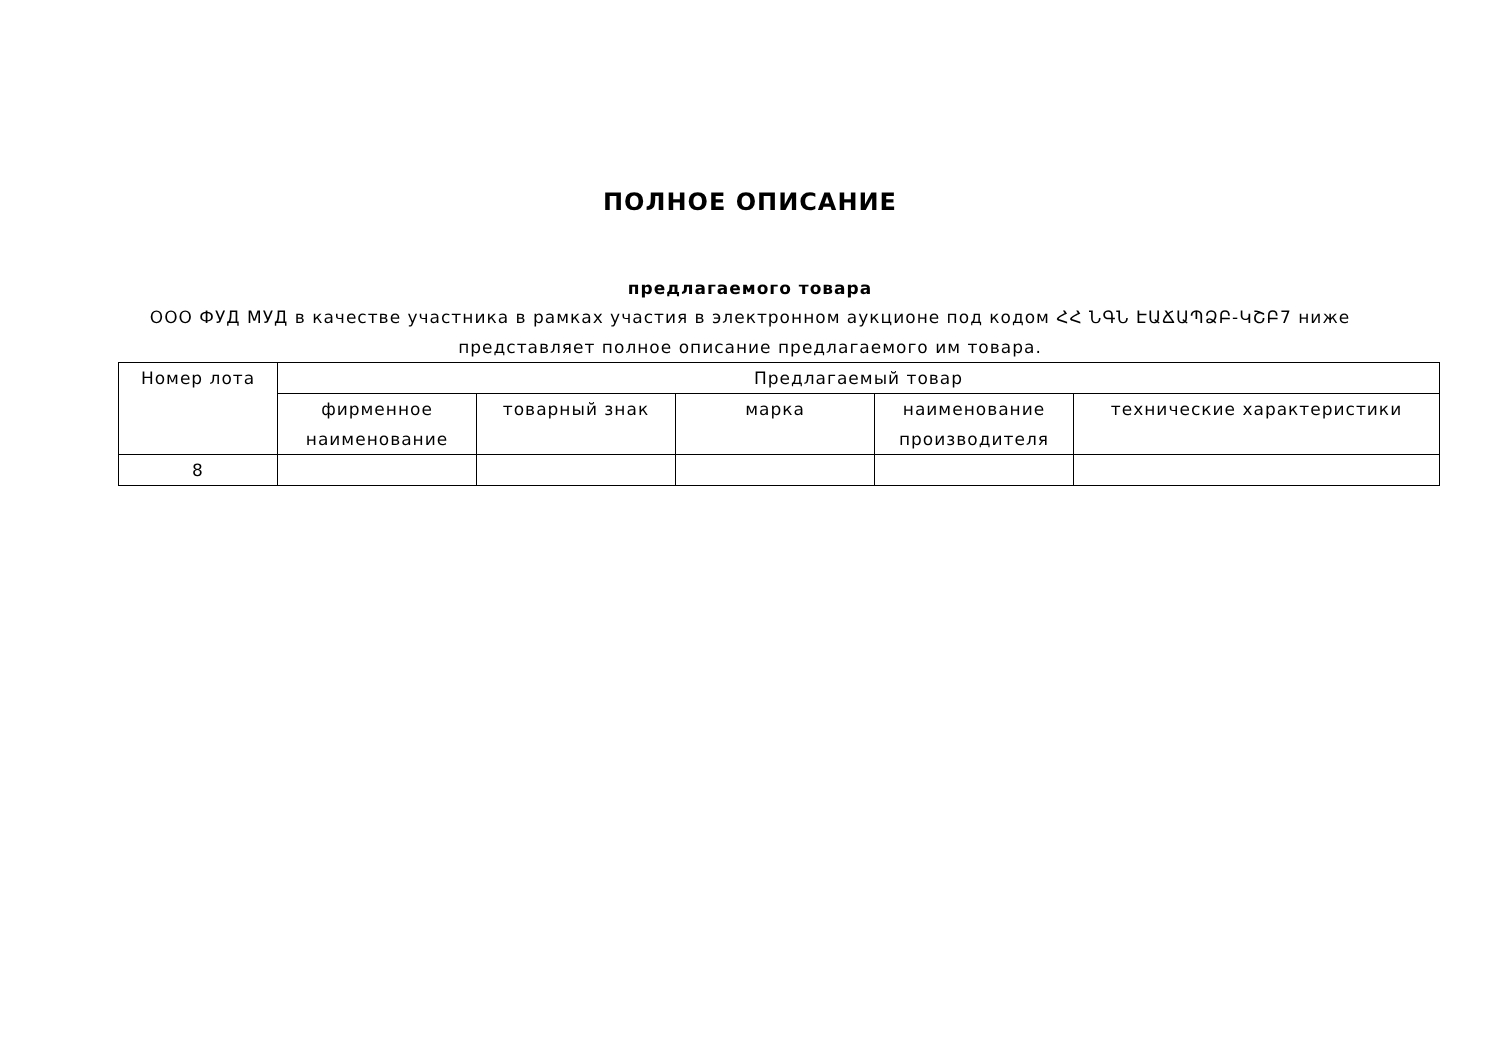ПОЛНОЕ ОПИСАНИЕ
предлагаемого товара
ООО ФУД МУД в качестве участника в рамках участия в электронном аукционе под кодом ՀՀ ՆԳՆ ԷԱՃԱՊՁԲ-ԿՇԲ7 ниже представляет полное описание предлагаемого им товара.
| Номер лота | Предлагаемый товар | | | | |
| --- | --- | --- | --- | --- | --- |
| | фирменное наименование | товарный знак | марка | наименование производителя | технические характеристики |
| 8 | | | | | |